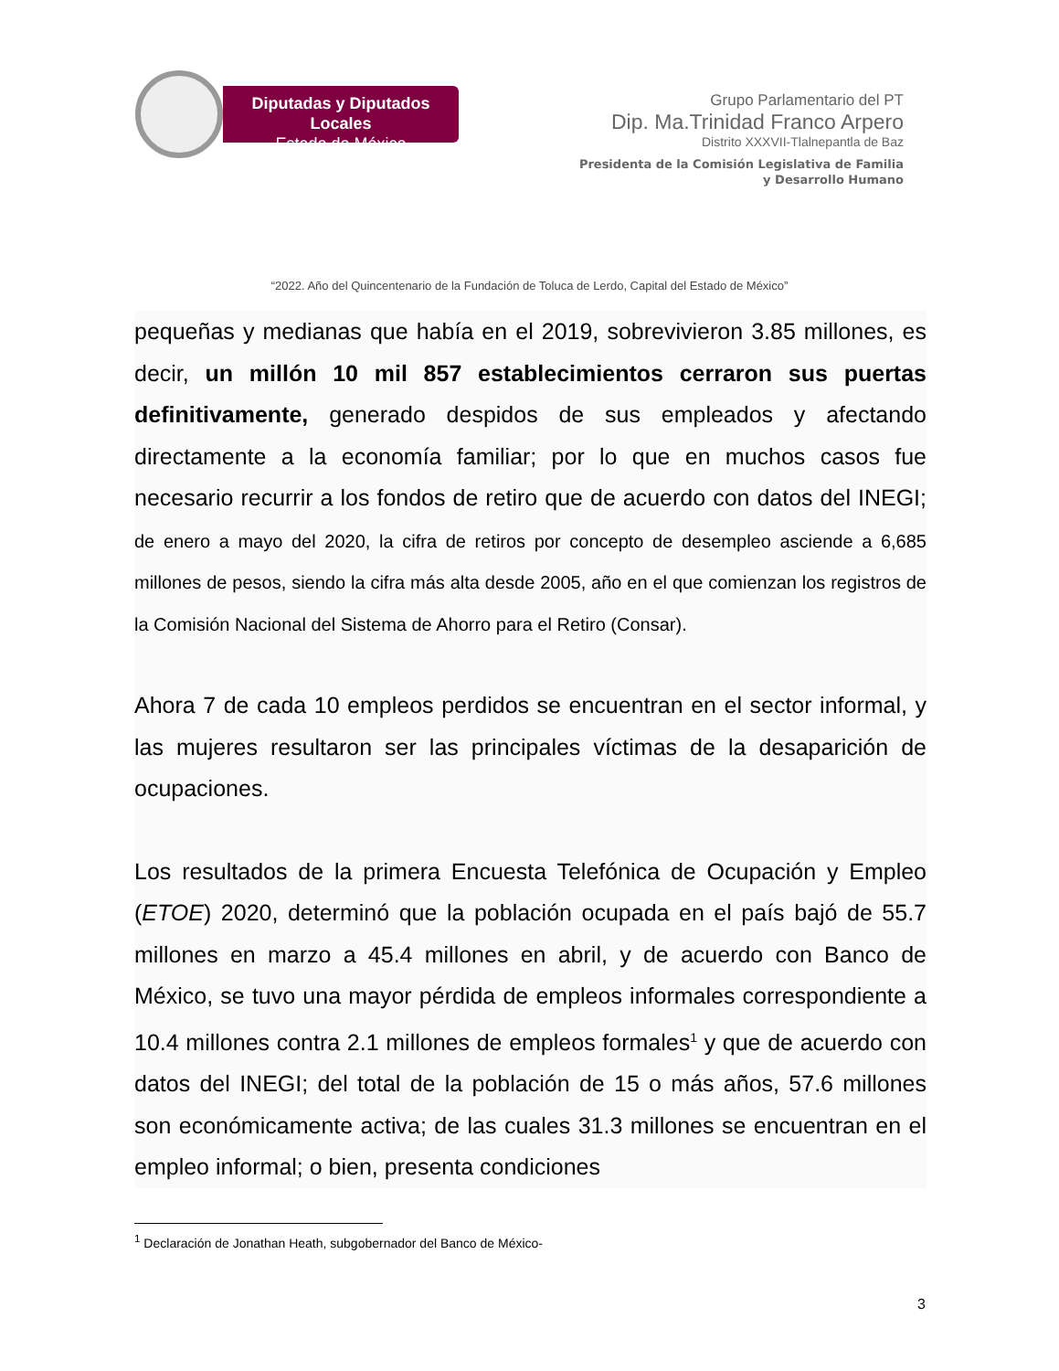Diputadas y Diputados Locales
Estado de México
Grupo Parlamentario del PT
Dip. Ma.Trinidad Franco Arpero
Distrito XXXVII-Tlalnepantla de Baz
Presidenta de la Comisión Legislativa de Familia
y Desarrollo Humano
“2022. Año del Quincentenario de la Fundación de Toluca de Lerdo, Capital del Estado de México”
pequeñas y medianas que había en el 2019, sobrevivieron 3.85 millones, es decir, un millón 10 mil 857 establecimientos cerraron sus puertas definitivamente, generado despidos de sus empleados y afectando directamente a la economía familiar; por lo que en muchos casos fue necesario recurrir a los fondos de retiro que de acuerdo con datos del INEGI; de enero a mayo del 2020, la cifra de retiros por concepto de desempleo asciende a 6,685 millones de pesos, siendo la cifra más alta desde 2005, año en el que comienzan los registros de la Comisión Nacional del Sistema de Ahorro para el Retiro (Consar).
Ahora 7 de cada 10 empleos perdidos se encuentran en el sector informal, y las mujeres resultaron ser las principales víctimas de la desaparición de ocupaciones.
Los resultados de la primera Encuesta Telefónica de Ocupación y Empleo (ETOE) 2020, determinó que la población ocupada en el país bajó de 55.7 millones en marzo a 45.4 millones en abril, y de acuerdo con Banco de México, se tuvo una mayor pérdida de empleos informales correspondiente a 10.4 millones contra 2.1 millones de empleos formales<sup>1</sup> y que de acuerdo con datos del INEGI; del total de la población de 15 o más años, 57.6 millones son económicamente activa; de las cuales 31.3 millones se encuentran en el empleo informal; o bien, presenta condiciones
<sup>1</sup> Declaración de Jonathan Heath, subgobernador del Banco de México-
3